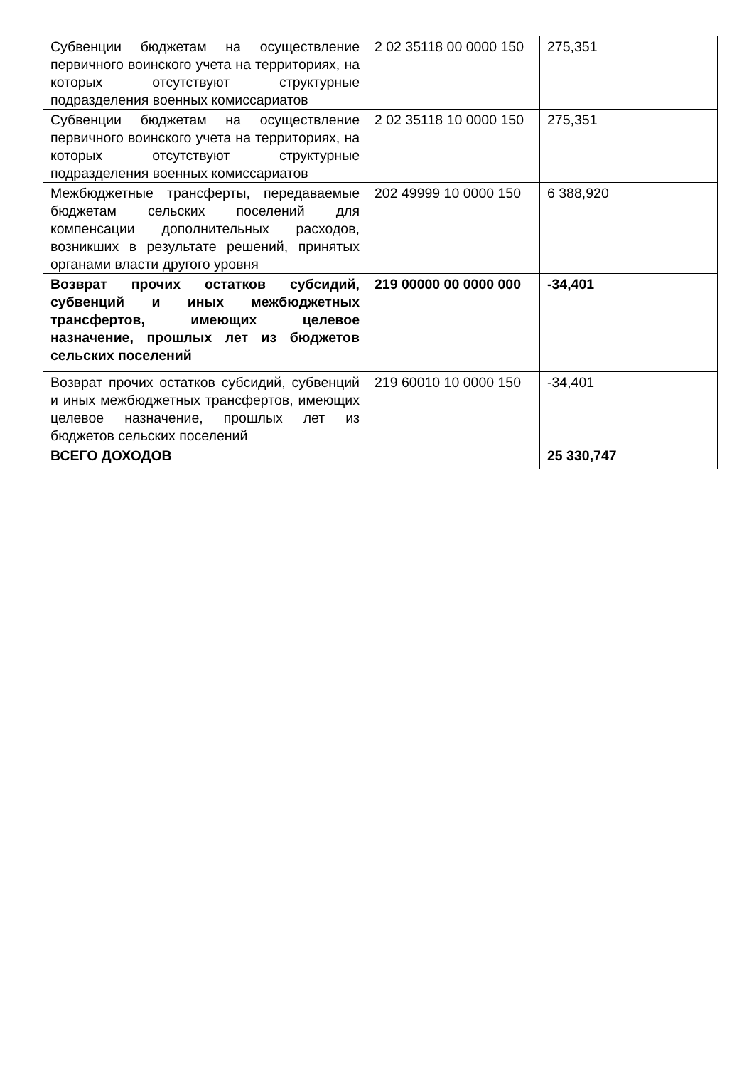| Субвенции бюджетам на осуществление первичного воинского учета на территориях, на которых отсутствуют структурные подразделения военных комиссариатов | 2 02 35118 00 0000 150 | 275,351 |
| Субвенции бюджетам на осуществление первичного воинского учета на территориях, на которых отсутствуют структурные подразделения военных комиссариатов | 2 02 35118 10 0000 150 | 275,351 |
| Межбюджетные трансферты, передаваемые бюджетам сельских поселений для компенсации дополнительных расходов, возникших в результате решений, принятых органами власти другого уровня | 202 49999 10 0000 150 | 6 388,920 |
| Возврат прочих остатков субсидий, субвенций и иных межбюджетных трансфертов, имеющих целевое назначение, прошлых лет из бюджетов сельских поселений | 219 00000 00 0000 000 | -34,401 |
| Возврат прочих остатков субсидий, субвенций и иных межбюджетных трансфертов, имеющих целевое назначение, прошлых лет из бюджетов сельских поселений | 219 60010 10 0000 150 | -34,401 |
| ВСЕГО ДОХОДОВ | | 25 330,747 |